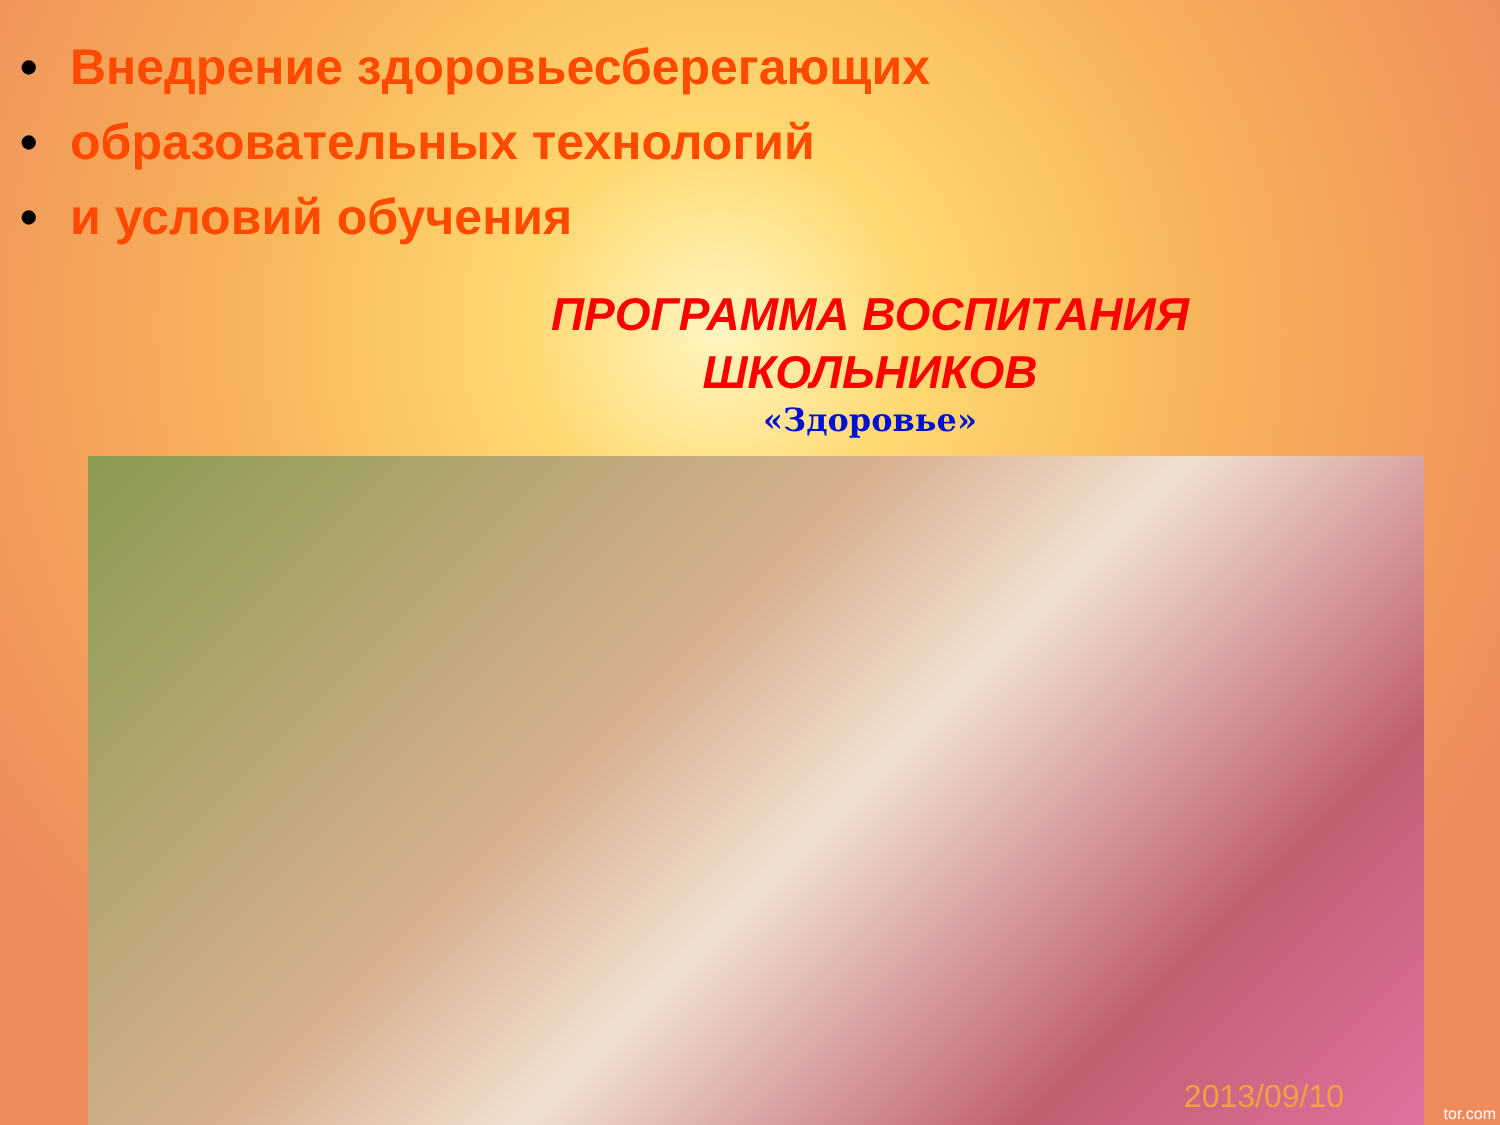• Внедрение здоровьесберегающих
• образовательных технологий
• и условий обучения
ПРОГРАММА ВОСПИТАНИЯ
ШКОЛЬНИКОВ
«Здоровье»
2013/09/10
tor.com